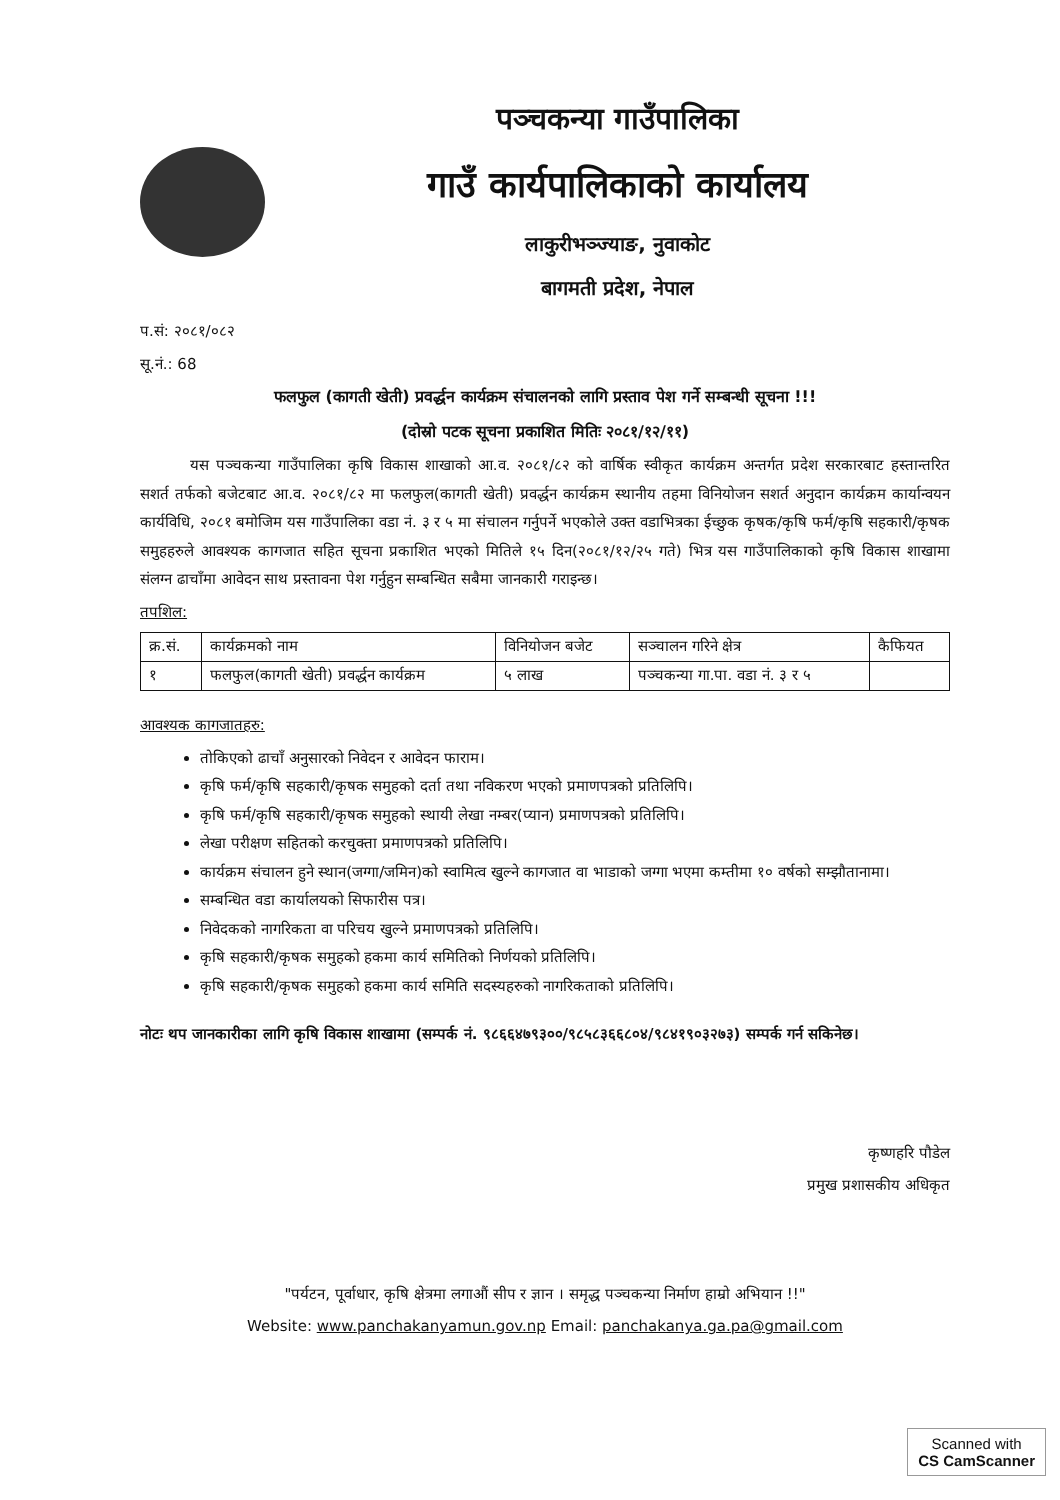पञ्चकन्या गाउँपालिका
गाउँ कार्यपालिकाको कार्यालय
लाकुरीभञ्ज्याङ, नुवाकोट
बागमती प्रदेश, नेपाल
प.सं: २०८१/०८२
सू.नं.: 68
फलफुल (कागती खेती) प्रवर्द्धन कार्यक्रम संचालनको लागि प्रस्ताव पेश गर्ने सम्बन्धी सूचना !!!
(दोस्रो पटक सूचना प्रकाशित मितिः २०८१/१२/११)
यस पञ्चकन्या गाउँपालिका कृषि विकास शाखाको आ.व. २०८१/८२ को वार्षिक स्वीकृत कार्यक्रम अन्तर्गत प्रदेश सरकारबाट हस्तान्तरित सशर्त तर्फको बजेटबाट आ.व. २०८१/८२ मा फलफुल(कागती खेती) प्रवर्द्धन कार्यक्रम स्थानीय तहमा विनियोजन सशर्त अनुदान कार्यक्रम कार्यान्वयन कार्यविधि, २०८१ बमोजिम यस गाउँपालिका वडा नं. ३ र ५ मा संचालन गर्नुपर्ने भएकोले उक्त वडाभित्रका ईच्छुक कृषक/कृषि फर्म/कृषि सहकारी/कृषक समुहहरुले आवश्यक कागजात सहित सूचना प्रकाशित भएको मितिले १५ दिन(२०८१/१२/२५ गते) भित्र यस गाउँपालिकाको कृषि विकास शाखामा संलग्न ढाचाँमा आवेदन साथ प्रस्तावना पेश गर्नुहुन सम्बन्धित सबैमा जानकारी गराइन्छ।
तपशिल:
| क्र.सं. | कार्यक्रमको नाम | विनियोजन बजेट | सञ्चालन गरिने क्षेत्र | कैफियत |
| --- | --- | --- | --- | --- |
| १ | फलफुल(कागती खेती) प्रवर्द्धन कार्यक्रम | ५ लाख | पञ्चकन्या गा.पा. वडा नं. ३ र ५ | |
आवश्यक कागजातहरु:
तोकिएको ढाचाँ अनुसारको निवेदन र आवेदन फाराम।
कृषि फर्म/कृषि सहकारी/कृषक समुहको दर्ता तथा नविकरण भएको प्रमाणपत्रको प्रतिलिपि।
कृषि फर्म/कृषि सहकारी/कृषक समुहको स्थायी लेखा नम्बर(प्यान) प्रमाणपत्रको प्रतिलिपि।
लेखा परीक्षण सहितको करचुक्ता प्रमाणपत्रको प्रतिलिपि।
कार्यक्रम संचालन हुने स्थान(जग्गा/जमिन)को स्वामित्व खुल्ने कागजात वा भाडाको जग्गा भएमा कम्तीमा १० वर्षको सम्झौतानामा।
सम्बन्धित वडा कार्यालयको सिफारीस पत्र।
निवेदकको नागरिकता वा परिचय खुल्ने प्रमाणपत्रको प्रतिलिपि।
कृषि सहकारी/कृषक समुहको हकमा कार्य समितिको निर्णयको प्रतिलिपि।
कृषि सहकारी/कृषक समुहको हकमा कार्य समिति सदस्यहरुको नागरिकताको प्रतिलिपि।
नोटः थप जानकारीका लागि कृषि विकास शाखामा (सम्पर्क नं. ९८६६४७९३००/९८५८३६६८०४/९८४१९०३२७३) सम्पर्क गर्न सकिनेछ।
कृष्णहरि पौडेल
प्रमुख प्रशासकीय अधिकृत
"पर्यटन, पूर्वाधार, कृषि क्षेत्रमा लगाऔं सीप र ज्ञान । समृद्ध पञ्चकन्या निर्माण हाम्रो अभियान !!"
Website: www.panchakanyamun.gov.np Email: panchakanya.ga.pa@gmail.com
Scanned with
CS CamScanner